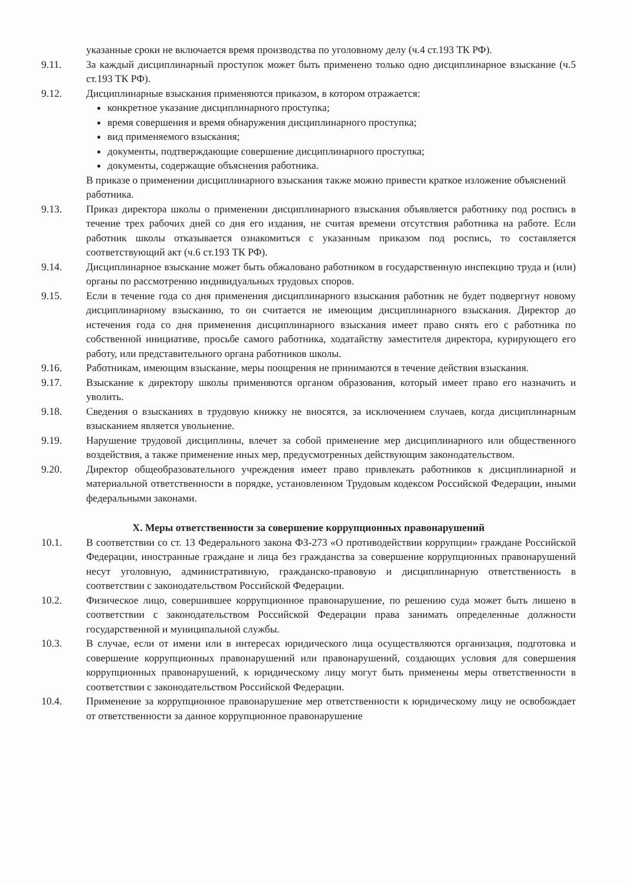указанные сроки не включается время производства по уголовному делу (ч.4 ст.193 ТК РФ).
9.11. За каждый дисциплинарный проступок может быть применено только одно дисциплинарное взыскание (ч.5 ст.193 ТК РФ).
9.12. Дисциплинарные взыскания применяются приказом, в котором отражается:
конкретное указание дисциплинарного проступка;
время совершения и время обнаружения дисциплинарного проступка;
вид применяемого взыскания;
документы, подтверждающие совершение дисциплинарного проступка;
документы, содержащие объяснения работника.
В приказе о применении дисциплинарного взыскания также можно привести краткое изложение объяснений работника.
9.13. Приказ директора школы о применении дисциплинарного взыскания объявляется работнику под роспись в течение трех рабочих дней со дня его издания, не считая времени отсутствия работника на работе. Если работник школы отказывается ознакомиться с указанным приказом под роспись, то составляется соответствующий акт (ч.6 ст.193 ТК РФ).
9.14. Дисциплинарное взыскание может быть обжаловано работником в государственную инспекцию труда и (или) органы по рассмотрению индивидуальных трудовых споров.
9.15. Если в течение года со дня применения дисциплинарного взыскания работник не будет подвергнут новому дисциплинарному взысканию, то он считается не имеющим дисциплинарного взыскания. Директор до истечения года со дня применения дисциплинарного взыскания имеет право снять его с работника по собственной инициативе, просьбе самого работника, ходатайству заместителя директора, курирующего его работу, или представительного органа работников школы.
9.16. Работникам, имеющим взыскание, меры поощрения не принимаются в течение действия взыскания.
9.17. Взыскание к директору школы применяются органом образования, который имеет право его назначить и уволить.
9.18. Сведения о взысканиях в трудовую книжку не вносятся, за исключением случаев, когда дисциплинарным взысканием является увольнение.
9.19. Нарушение трудовой дисциплины, влечет за собой применение мер дисциплинарного или общественного воздействия, а также применение иных мер, предусмотренных действующим законодательством.
9.20. Директор общеобразовательного учреждения имеет право привлекать работников к дисциплинарной и материальной ответственности в порядке, установленном Трудовым кодексом Российской Федерации, иными федеральными законами.
X. Меры ответственности за совершение коррупционных правонарушений
10.1. В соответствии со ст. 13 Федерального закона ФЗ-273 «О противодействии коррупции» граждане Российской Федерации, иностранные граждане и лица без гражданства за совершение коррупционных правонарушений несут уголовную, административную, гражданско-правовую и дисциплинарную ответственность в соответствии с законодательством Российской Федерации.
10.2. Физическое лицо, совершившее коррупционное правонарушение, по решению суда может быть лишено в соответствии с законодательством Российской Федерации права занимать определенные должности государственной и муниципальной службы.
10.3. В случае, если от имени или в интересах юридического лица осуществляются организация, подготовка и совершение коррупционных правонарушений или правонарушений, создающих условия для совершения коррупционных правонарушений, к юридическому лицу могут быть применены меры ответственности в соответствии с законодательством Российской Федерации.
10.4. Применение за коррупционное правонарушение мер ответственности к юридическому лицу не освобождает от ответственности за данное коррупционное правонарушение